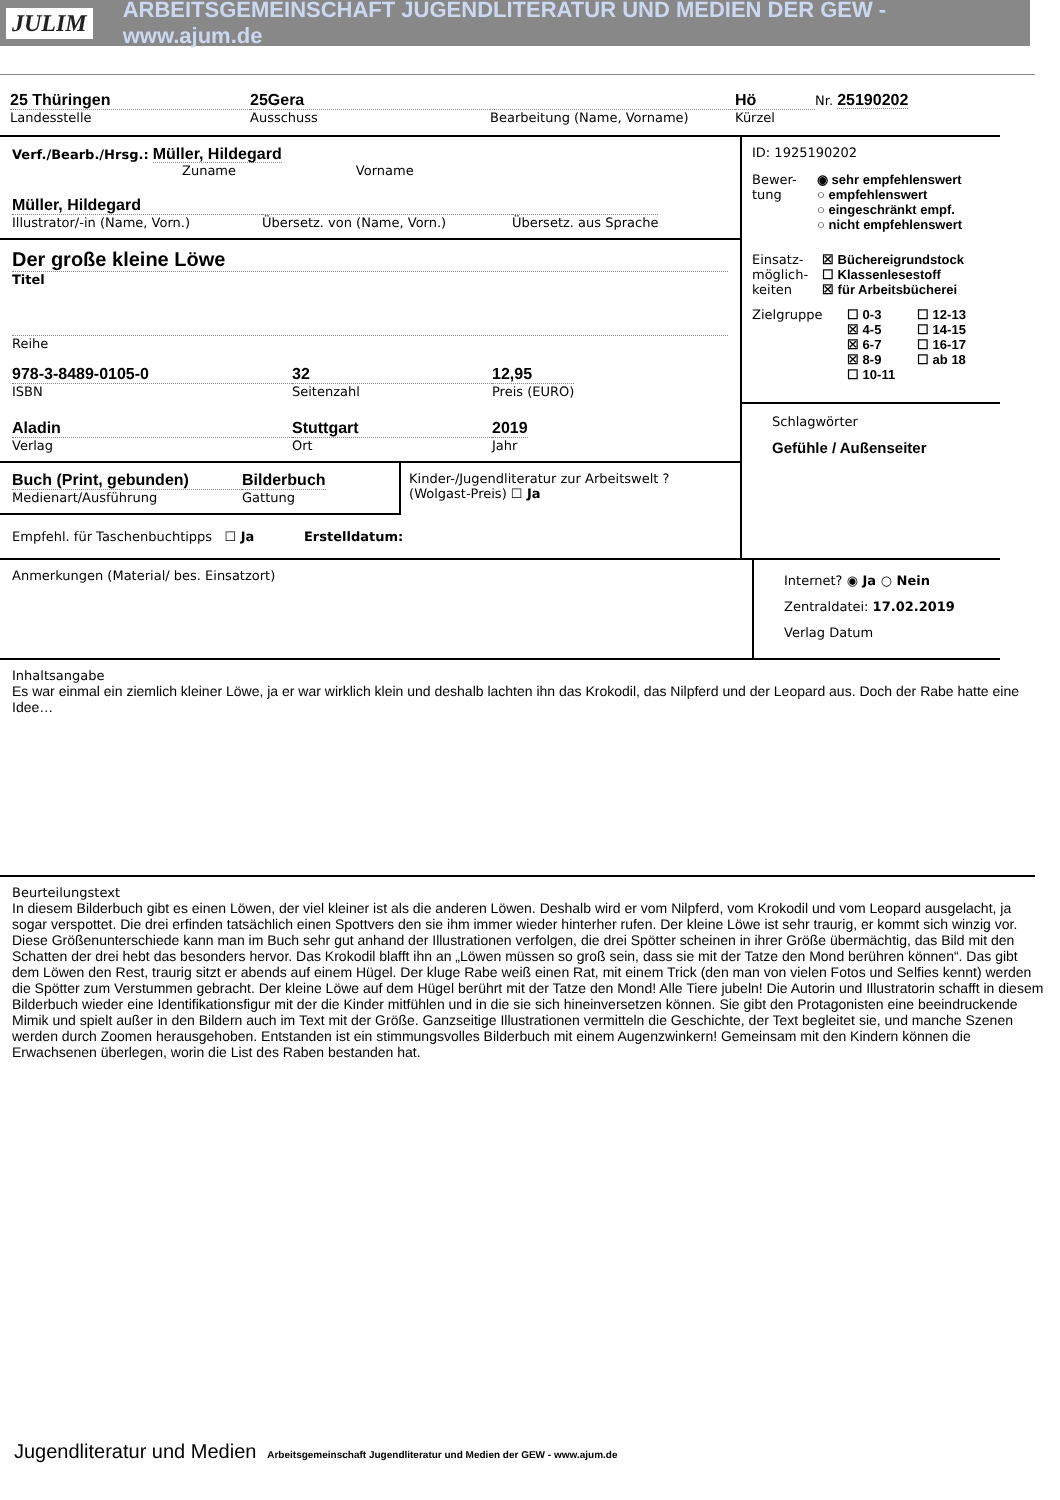JULIM ARBEITSGEMEINSCHAFT JUGENDLITERATUR UND MEDIEN DER GEW - www.ajum.de
25 Thüringen
Landesstelle
25Gera
Ausschuss
Bearbeitung (Name, Vorname)
Hö
Kürzel
Nr. 25190202
Verf./Bearb./Hrsg.: Müller, Hildegard
Zuname Vorname
Müller, Hildegard
Illustrator/-in (Name, Vorn.)
Übersetz. von (Name, Vorn.) Übersetz. aus Sprache
Der große kleine Löwe
Titel
Reihe
978-3-8489-0105-0
ISBN
32
Seitenzahl
12,95
Preis (EURO)
Aladin
Verlag
Stuttgart
Ort
2019
Jahr
Buch (Print, gebunden)
Medienart/Ausführung
Bilderbuch
Gattung
Kinder-/Jugendliteratur zur Arbeitswelt ? (Wolgast-Preis) ☐ Ja
Empfehl. für Taschenbuchtipps ☐ Ja Erstelldatum:
ID: 1925190202
Bewer-tung
◉ sehr empfehlenswert
○ empfehlenswert
○ eingeschränkt empf.
○ nicht empfehlenswert
Einsatz-möglich-keiten
☒ Büchereigrundstock
☐ Klassenlesestoff
☒ für Arbeitsbücherei
Zielgruppe ☐ 0-3
☒ 4-5
☒ 6-7
☒ 8-9
☐ 10-11
☐ 12-13
☐ 14-15
☐ 16-17
☐ ab 18
Schlagwörter
Gefühle / Außenseiter
Anmerkungen (Material/ bes. Einsatzort)
Internet? ◉ Ja ○ Nein
Zentraldatei: 17.02.2019
Verlag Datum
Inhaltsangabe
Es war einmal ein ziemlich kleiner Löwe, ja er war wirklich klein und deshalb lachten ihn das Krokodil, das Nilpferd und der Leopard aus. Doch der Rabe hatte eine Idee…
Beurteilungstext
In diesem Bilderbuch gibt es einen Löwen, der viel kleiner ist als die anderen Löwen. Deshalb wird er vom Nilpferd, vom Krokodil und vom Leopard ausgelacht, ja sogar verspottet. Die drei erfinden tatsächlich einen Spottvers den sie ihm immer wieder hinterher rufen. Der kleine Löwe ist sehr traurig, er kommt sich winzig vor. Diese Größenunterschiede kann man im Buch sehr gut anhand der Illustrationen verfolgen, die drei Spötter scheinen in ihrer Größe übermächtig, das Bild mit den Schatten der drei hebt das besonders hervor. Das Krokodil blafft ihn an „Löwen müssen so groß sein, dass sie mit der Tatze den Mond berühren können“. Das gibt dem Löwen den Rest, traurig sitzt er abends auf einem Hügel. Der kluge Rabe weiß einen Rat, mit einem Trick (den man von vielen Fotos und Selfies kennt) werden die Spötter zum Verstummen gebracht. Der kleine Löwe auf dem Hügel berührt mit der Tatze den Mond! Alle Tiere jubeln! Die Autorin und Illustratorin schafft in diesem Bilderbuch wieder eine Identifikationsfigur mit der die Kinder mitfühlen und in die sie sich hineinversetzen können. Sie gibt den Protagonisten eine beeindruckende Mimik und spielt außer in den Bildern auch im Text mit der Größe. Ganzseitige Illustrationen vermitteln die Geschichte, der Text begleitet sie, und manche Szenen werden durch Zoomen herausgehoben. Entstanden ist ein stimmungsvolles Bilderbuch mit einem Augenzwinkern! Gemeinsam mit den Kindern können die Erwachsenen überlegen, worin die List des Raben bestanden hat.
Jugendliteratur und Medien Arbeitsgemeinschaft Jugendliteratur und Medien der GEW - www.ajum.de